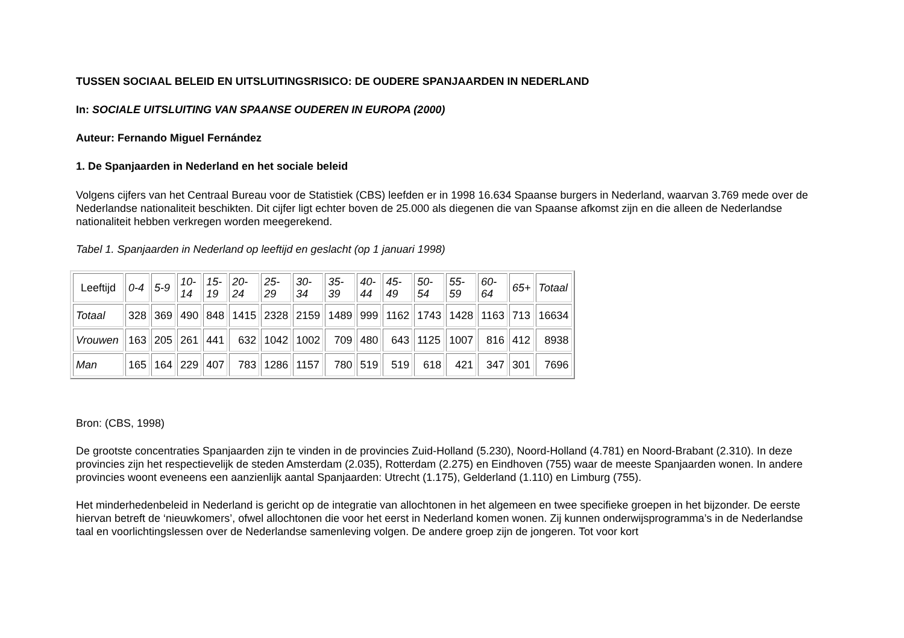TUSSEN SOCIAAL BELEID EN UITSLUITINGSRISICO: DE OUDERE SPANJAARDEN IN NEDERLAND
In: SOCIALE UITSLUITING VAN SPAANSE OUDEREN IN EUROPA (2000)
Auteur: Fernando Miguel Fernández
1. De Spanjaarden in Nederland en het sociale beleid
Volgens cijfers van het Centraal Bureau voor de Statistiek (CBS) leefden er in 1998 16.634 Spaanse burgers in Nederland, waarvan 3.769 mede over de Nederlandse nationaliteit beschikten. Dit cijfer ligt echter boven de 25.000 als diegenen die van Spaanse afkomst zijn en die alleen de Nederlandse nationaliteit hebben verkregen worden meegerekend.
Tabel 1. Spanjaarden in Nederland op leeftijd en geslacht (op 1 januari 1998)
| Leeftijd | 0-4 | 5-9 | 10- 14 | 15- 19 | 20- 24 | 25- 29 | 30- 34 | 35- 39 | 40- 44 | 45- 49 | 50- 54 | 55- 59 | 60- 64 | 65+ | Totaal |
| Totaal | 328 | 369 | 490 | 848 | 1415 | 2328 | 2159 | 1489 | 999 | 1162 | 1743 | 1428 | 1163 | 713 | 16634 |
| Vrouwen | 163 | 205 | 261 | 441 | 632 | 1042 | 1002 | 709 | 480 | 643 | 1125 | 1007 | 816 | 412 | 8938 |
| Man | 165 | 164 | 229 | 407 | 783 | 1286 | 1157 | 780 | 519 | 519 | 618 | 421 | 347 | 301 | 7696 |
Bron: (CBS, 1998)
De grootste concentraties Spanjaarden zijn te vinden in de provincies Zuid-Holland (5.230), Noord-Holland (4.781) en Noord-Brabant (2.310). In deze provincies zijn het respectievelijk de steden Amsterdam (2.035), Rotterdam (2.275) en Eindhoven (755) waar de meeste Spanjaarden wonen. In andere provincies woont eveneens een aanzienlijk aantal Spanjaarden: Utrecht (1.175), Gelderland (1.110) en Limburg (755).
Het minderhedenbeleid in Nederland is gericht op de integratie van allochtonen in het algemeen en twee specifieke groepen in het bijzonder. De eerste hiervan betreft de ‘nieuwkomers’, ofwel allochtonen die voor het eerst in Nederland komen wonen. Zij kunnen onderwijsprogramma’s in de Nederlandse taal en voorlichtingslessen over de Nederlandse samenleving volgen. De andere groep zijn de jongeren. Tot voor kort